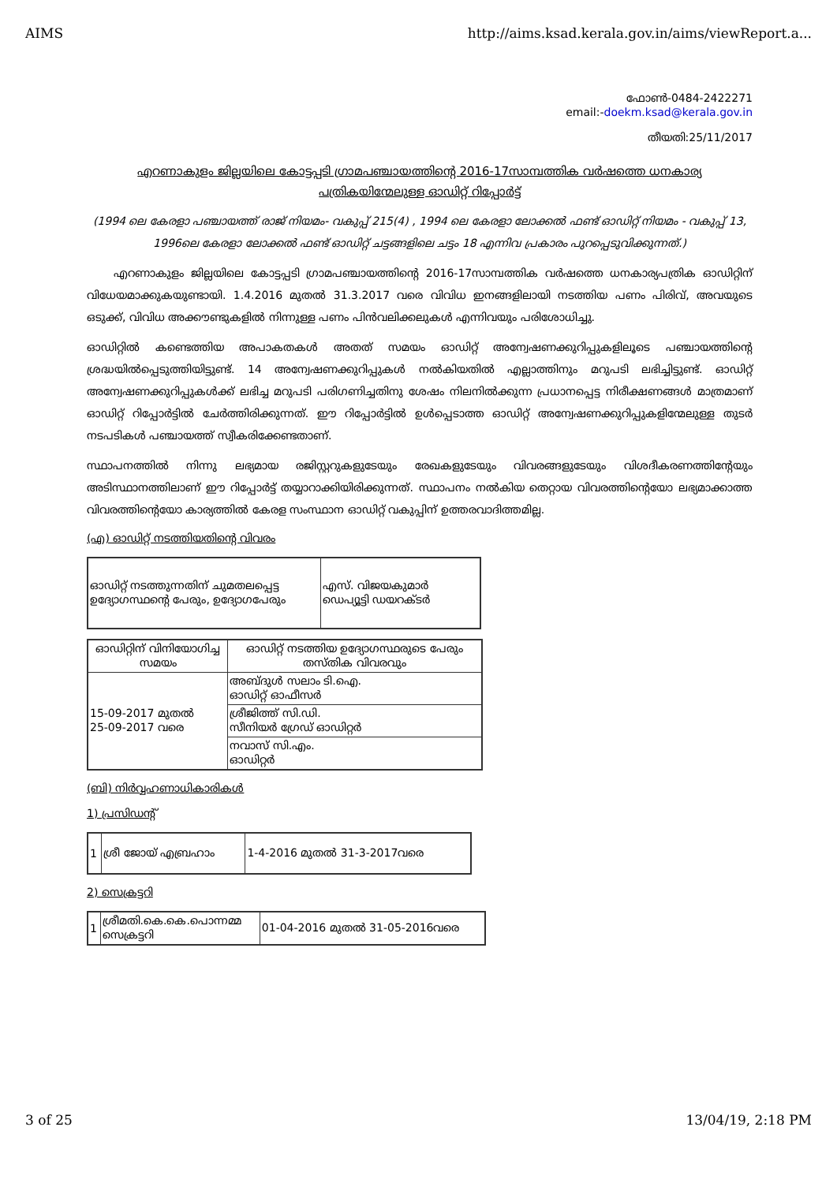AIMS http://aims.ksad.kerala.gov.in/aims/viewReport.a...
ഫോൺ-0484-2422271
email:-doekm.ksad@kerala.gov.in
തീയതി:25/11/2017
എറണാകുളം ജില്ലയിലെ കോട്ടപ്പടി ഗ്രാമപഞ്ചായത്തിന്റെ 2016-17സാമ്പത്തിക വർഷത്തെ ധനകാര്യ
പത്രികയിന്മേലുള്ള ഓഡിറ്റ് റിപ്പോർട്ട്
(1994 ലെ കേരളാ പഞ്ചായത്ത് രാജ് നിയമം- വകുപ്പ് 215(4) , 1994 ലെ കേരളാ ലോക്കൽ ഫണ്ട് ഓഡിറ്റ് നിയമം - വകുപ്പ് 13, 1996ലെ കേരളാ ലോക്കൽ ഫണ്ട് ഓഡിറ്റ് ചട്ടങ്ങളിലെ ചട്ടം 18 എന്നിവ പ്രകാരം പുറപ്പെടുവിക്കുന്നത്.)
എറണാകുളം ജില്ലയിലെ കോട്ടപ്പടി ഗ്രാമപഞ്ചായത്തിന്റെ 2016-17സാമ്പത്തിക വർഷത്തെ ധനകാര്യപത്രിക ഓഡിറ്റിന് വിധേയമാക്കുകയുണ്ടായി. 1.4.2016 മുതൽ 31.3.2017 വരെ വിവിധ ഇനങ്ങളിലായി നടത്തിയ പണം പിരിവ്, അവയുടെ ഒടുക്ക്, വിവിധ അക്കൗണ്ടുകളിൽ നിന്നുള്ള പണം പിൻവലിക്കലുകൾ എന്നിവയും പരിശോധിച്ചു.
ഓഡിറ്റിൽ കണ്ടെത്തിയ അപാകതകൾ അതത് സമയം ഓഡിറ്റ് അന്വേഷണക്കുറിപ്പുകളിലൂടെ പഞ്ചായത്തിന്റെ ശ്രദ്ധയിൽപ്പെടുത്തിയിട്ടുണ്ട്. 14 അന്വേഷണക്കുറിപ്പുകൾ നൽകിയതിൽ എല്ലാത്തിനും മറുപടി ലഭിച്ചിട്ടുണ്ട്. ഓഡിറ്റ് അന്വേഷണക്കുറിപ്പുകൾക്ക് ലഭിച്ച മറുപടി പരിഗണിച്ചതിനു ശേഷം നിലനിൽക്കുന്ന പ്രധാനപ്പെട്ട നിരീക്ഷണങ്ങൾ മാത്രമാണ് ഓഡിറ്റ് റിപ്പോർട്ടിൽ ചേർത്തിരിക്കുന്നത്. ഈ റിപ്പോർട്ടിൽ ഉൾപ്പെടാത്ത ഓഡിറ്റ് അന്വേഷണക്കുറിപ്പുകളിന്മേലുള്ള തുടർ നടപടികൾ പഞ്ചായത്ത് സ്വീകരിക്കേണ്ടതാണ്.
സ്ഥാപനത്തിൽ നിന്നു ലഭ്യമായ രജിസ്റ്ററുകളുടേയും രേഖകളുടേയും വിവരങ്ങളുടേയും വിശദീകരണത്തിന്റേയും അടിസ്ഥാനത്തിലാണ് ഈ റിപ്പോർട്ട് തയ്യാറാക്കിയിരിക്കുന്നത്. സ്ഥാപനം നൽകിയ തെറ്റായ വിവരത്തിന്റെയോ ലഭ്യമാക്കാത്ത വിവരത്തിന്റെയോ കാര്യത്തിൽ കേരള സംസ്ഥാന ഓഡിറ്റ് വകുപ്പിന് ഉത്തരവാദിത്തമില്ല.
(എ) ഓഡിറ്റ് നടത്തിയതിന്റെ വിവരം
| ഓഡിറ്റ് നടത്തുന്നതിന് ചുമതലപ്പെട്ട ഉദ്യോഗസ്ഥന്റെ പേരും, ഉദ്യോഗപേരും | എസ്. വിജയകുമാർ ഡെപ്യൂട്ടി ഡയറക്ടർ |
| ഓഡിറ്റിന് വിനിയോഗിച്ച സമയം | ഓഡിറ്റ് നടത്തിയ ഉദ്യോഗസ്ഥരുടെ പേരും തസ്തിക വിവരവും |
| --- | --- |
| 15-09-2017 മുതൽ 25-09-2017 വരെ | അബ്ദുൾ സലാം ടി.ഐ. ഓഡിറ്റ് ഓഫീസർ |
| | ശ്രീജിത്ത് സി.ഡി. സീനിയർ ഗ്രേഡ് ഓഡിറ്റർ |
| | നവാസ് സി.എം. ഓഡിറ്റർ |
(ബി) നിർവ്വഹണാധികാരികൾ
1) പ്രസിഡന്റ്
| 1 | ശ്രീ ജോയ് എബ്രഹാം | 1-4-2016 മുതൽ 31-3-2017വരെ |
2) സെക്രട്ടറി
| 1 | ശ്രീമതി.കെ.കെ.പൊന്നമ്മ സെക്രട്ടറി | 01-04-2016 മുതൽ 31-05-2016വരെ |
3 of 25 13/04/19, 2:18 PM